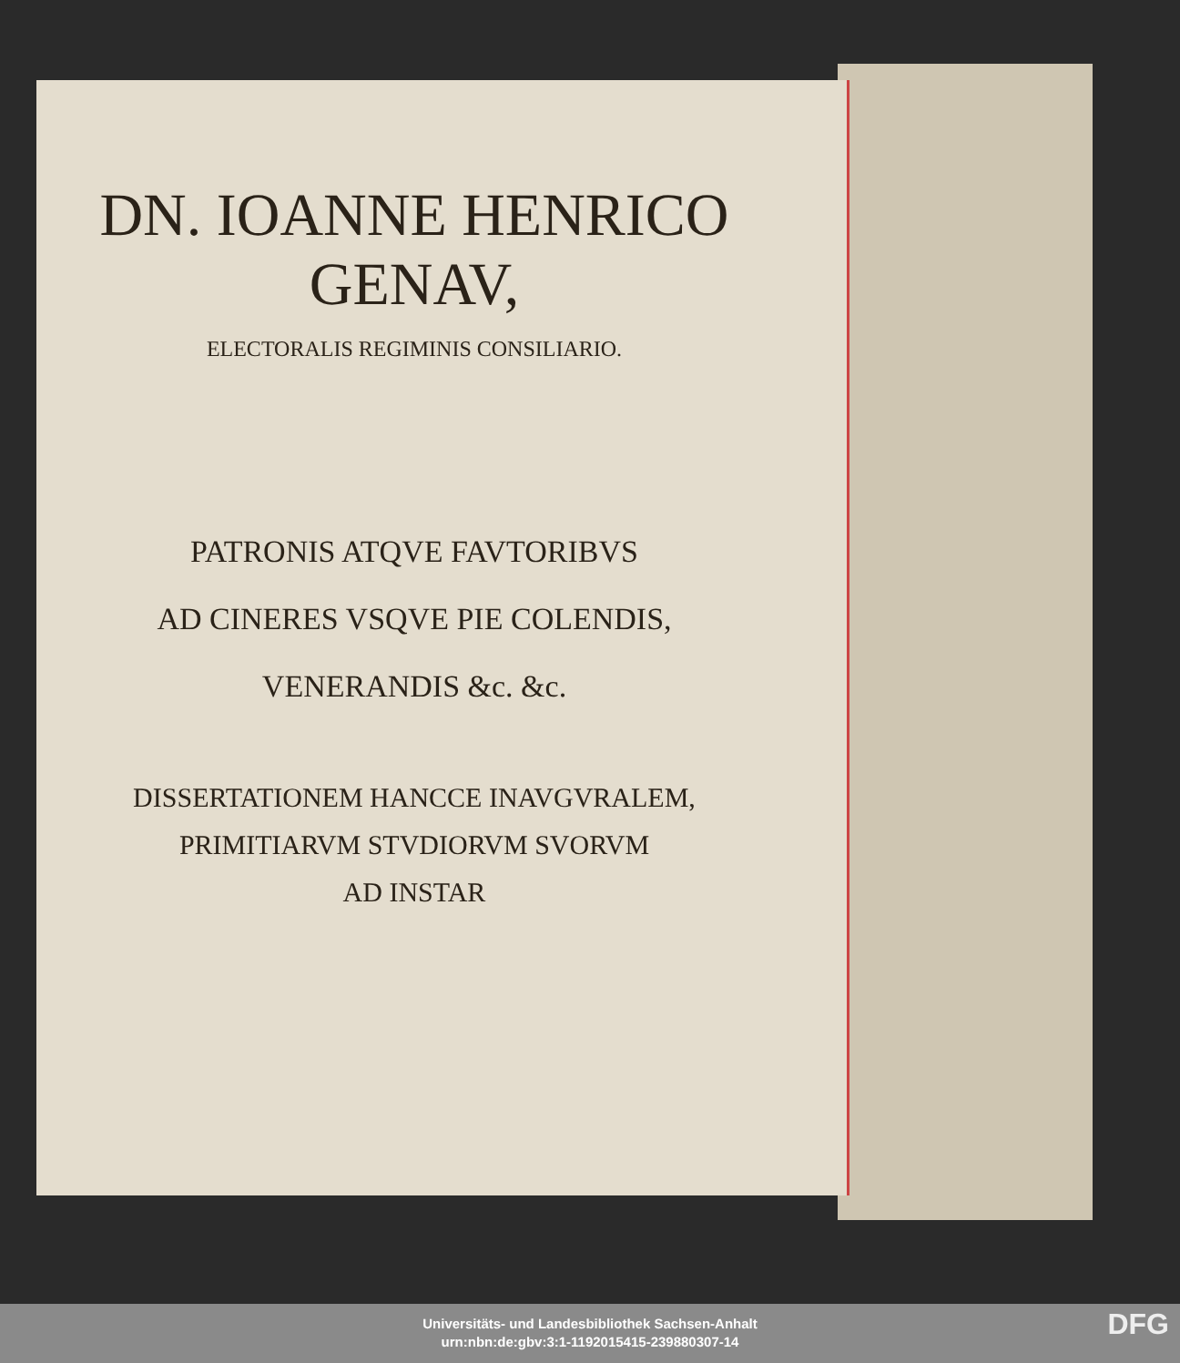DN. IOANNE HENRICO
GENAV,
ELECTORALIS REGIMINIS CONSILIARIO.
PATRONIS ATQVE FAVTORIBVS
AD CINERES VSQVE PIE COLENDIS,
VENERANDIS &c. &c.
DISSERTATIONEM HANCCE INAVGVRALEM,
PRIMITIARVM STVDIORVM SVORVM
AD INSTAR
Universitäts- und Landesbibliothek Sachsen-Anhalt
urn:nbn:de:gbv:3:1-1192015415-239880307-14
DFG